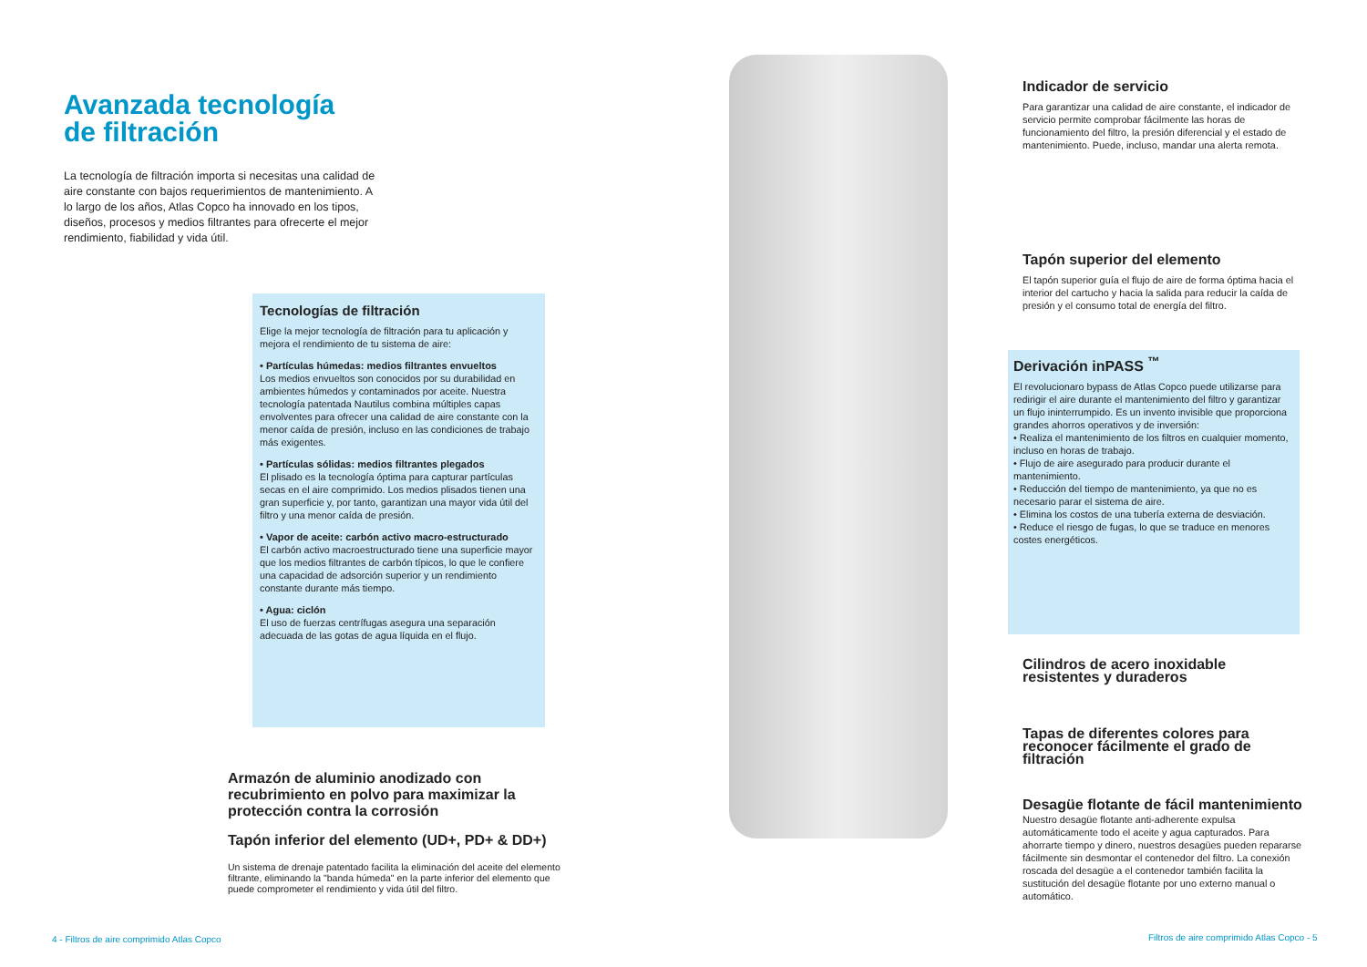Avanzada tecnología
de filtración
La tecnología de filtración importa si necesitas una calidad de aire constante con bajos requerimientos de mantenimiento. A lo largo de los años, Atlas Copco ha innovado en los tipos, diseños, procesos y medios filtrantes para ofrecerte el mejor rendimiento, fiabilidad y vida útil.
Tecnologías de filtración
Elige la mejor tecnología de filtración para tu aplicación y mejora el rendimiento de tu sistema de aire:
• Partículas húmedas: medios filtrantes envueltos
Los medios envueltos son conocidos por su durabilidad en ambientes húmedos y contaminados por aceite. Nuestra tecnología patentada Nautilus combina múltiples capas envolventes para ofrecer una calidad de aire constante con la menor caída de presión, incluso en las condiciones de trabajo más exigentes.
• Partículas sólidas: medios filtrantes plegados
El plisado es la tecnología óptima para capturar partículas secas en el aire comprimido. Los medios plisados tienen una gran superficie y, por tanto, garantizan una mayor vida útil del filtro y una menor caída de presión.
• Vapor de aceite: carbón activo macro-estructurado
El carbón activo macroestructurado tiene una superficie mayor que los medios filtrantes de carbón típicos, lo que le confiere una capacidad de adsorción superior y un rendimiento constante durante más tiempo.
• Agua: ciclón
El uso de fuerzas centrífugas asegura una separación adecuada de las gotas de agua líquida en el flujo.
Armazón de aluminio anodizado con recubrimiento en polvo para maximizar la protección contra la corrosión
Tapón inferior del elemento (UD+, PD+ & DD+)
Un sistema de drenaje patentado facilita la eliminación del aceite del elemento filtrante, eliminando la "banda húmeda" en la parte inferior del elemento que puede comprometer el rendimiento y vida útil del filtro.
Indicador de servicio
Para garantizar una calidad de aire constante, el indicador de servicio permite comprobar fácilmente las horas de funcionamiento del filtro, la presión diferencial y el estado de mantenimiento. Puede, incluso, mandar una alerta remota.
Tapón superior del elemento
El tapón superior guía el flujo de aire de forma óptima hacia el interior del cartucho y hacia la salida para reducir la caída de presión y el consumo total de energía del filtro.
Derivación inPASS <sup>™</sup>
El revolucionaro bypass de Atlas Copco puede utilizarse para redirigir el aire durante el mantenimiento del filtro y garantizar un flujo ininterrumpido. Es un invento invisible que proporciona grandes ahorros operativos y de inversión:
• Realiza el mantenimiento de los filtros en cualquier momento, incluso en horas de trabajo.
• Flujo de aire asegurado para producir durante el mantenimiento.
• Reducción del tiempo de mantenimiento, ya que no es necesario parar el sistema de aire.
• Elimina los costos de una tubería externa de desviación.
• Reduce el riesgo de fugas, lo que se traduce en menores costes energéticos.
Cilindros de acero inoxidable resistentes y duraderos
Tapas de diferentes colores para reconocer fácilmente el grado de filtración
Desagüe flotante de fácil mantenimiento
Nuestro desagüe flotante anti-adherente expulsa automáticamente todo el aceite y agua capturados. Para ahorrarte tiempo y dinero, nuestros desagües pueden repararse fácilmente sin desmontar el contenedor del filtro. La conexión roscada del desagüe a el contenedor también facilita la sustitución del desagüe flotante por uno externo manual o automático.
4 - Filtros de aire comprimido Atlas Copco
Filtros de aire comprimido Atlas Copco - 5